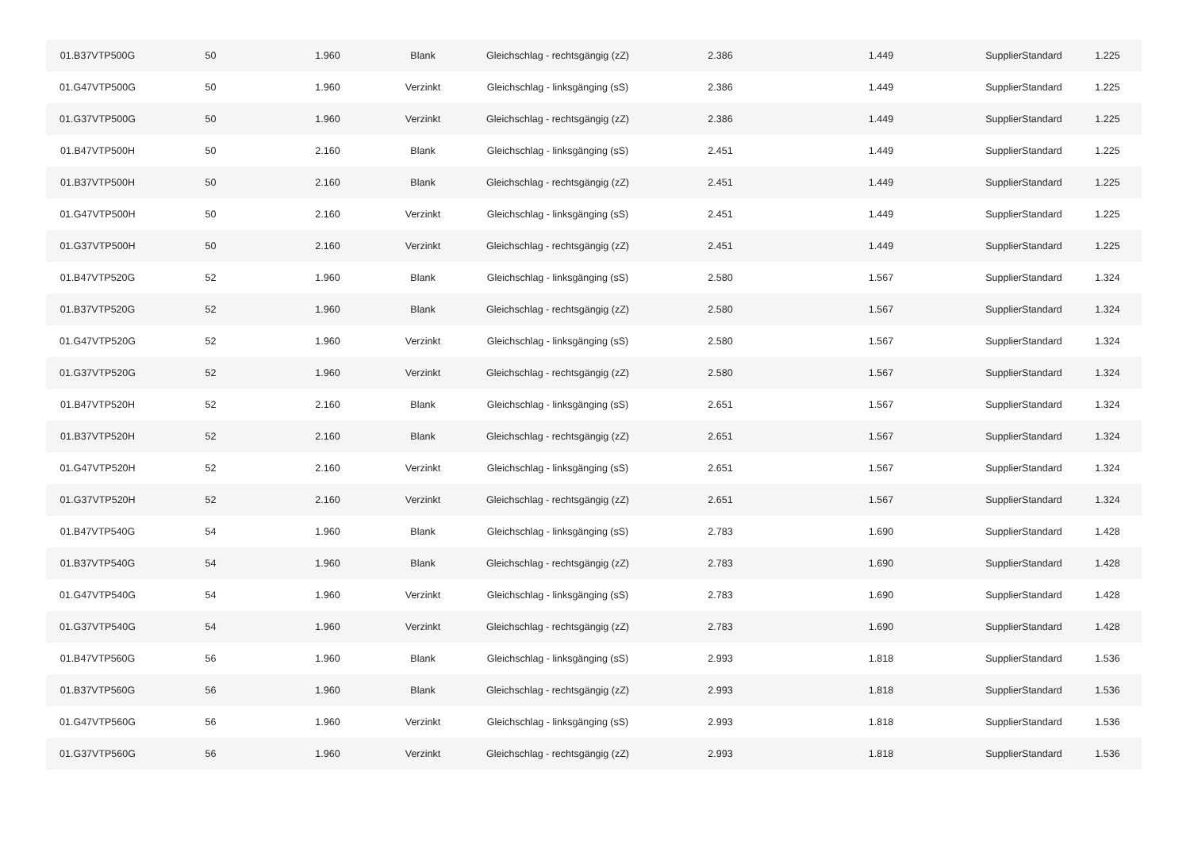| 01.B37VTP500G | 50 | 1.960 | Blank | Gleichschlag - rechtsgängig (zZ) | 2.386 | 1.449 | SupplierStandard | 1.225 |
| 01.G47VTP500G | 50 | 1.960 | Verzinkt | Gleichschlag - linksgänging (sS) | 2.386 | 1.449 | SupplierStandard | 1.225 |
| 01.G37VTP500G | 50 | 1.960 | Verzinkt | Gleichschlag - rechtsgängig (zZ) | 2.386 | 1.449 | SupplierStandard | 1.225 |
| 01.B47VTP500H | 50 | 2.160 | Blank | Gleichschlag - linksgänging (sS) | 2.451 | 1.449 | SupplierStandard | 1.225 |
| 01.B37VTP500H | 50 | 2.160 | Blank | Gleichschlag - rechtsgängig (zZ) | 2.451 | 1.449 | SupplierStandard | 1.225 |
| 01.G47VTP500H | 50 | 2.160 | Verzinkt | Gleichschlag - linksgänging (sS) | 2.451 | 1.449 | SupplierStandard | 1.225 |
| 01.G37VTP500H | 50 | 2.160 | Verzinkt | Gleichschlag - rechtsgängig (zZ) | 2.451 | 1.449 | SupplierStandard | 1.225 |
| 01.B47VTP520G | 52 | 1.960 | Blank | Gleichschlag - linksgänging (sS) | 2.580 | 1.567 | SupplierStandard | 1.324 |
| 01.B37VTP520G | 52 | 1.960 | Blank | Gleichschlag - rechtsgängig (zZ) | 2.580 | 1.567 | SupplierStandard | 1.324 |
| 01.G47VTP520G | 52 | 1.960 | Verzinkt | Gleichschlag - linksgänging (sS) | 2.580 | 1.567 | SupplierStandard | 1.324 |
| 01.G37VTP520G | 52 | 1.960 | Verzinkt | Gleichschlag - rechtsgängig (zZ) | 2.580 | 1.567 | SupplierStandard | 1.324 |
| 01.B47VTP520H | 52 | 2.160 | Blank | Gleichschlag - linksgänging (sS) | 2.651 | 1.567 | SupplierStandard | 1.324 |
| 01.B37VTP520H | 52 | 2.160 | Blank | Gleichschlag - rechtsgängig (zZ) | 2.651 | 1.567 | SupplierStandard | 1.324 |
| 01.G47VTP520H | 52 | 2.160 | Verzinkt | Gleichschlag - linksgänging (sS) | 2.651 | 1.567 | SupplierStandard | 1.324 |
| 01.G37VTP520H | 52 | 2.160 | Verzinkt | Gleichschlag - rechtsgängig (zZ) | 2.651 | 1.567 | SupplierStandard | 1.324 |
| 01.B47VTP540G | 54 | 1.960 | Blank | Gleichschlag - linksgänging (sS) | 2.783 | 1.690 | SupplierStandard | 1.428 |
| 01.B37VTP540G | 54 | 1.960 | Blank | Gleichschlag - rechtsgängig (zZ) | 2.783 | 1.690 | SupplierStandard | 1.428 |
| 01.G47VTP540G | 54 | 1.960 | Verzinkt | Gleichschlag - linksgänging (sS) | 2.783 | 1.690 | SupplierStandard | 1.428 |
| 01.G37VTP540G | 54 | 1.960 | Verzinkt | Gleichschlag - rechtsgängig (zZ) | 2.783 | 1.690 | SupplierStandard | 1.428 |
| 01.B47VTP560G | 56 | 1.960 | Blank | Gleichschlag - linksgänging (sS) | 2.993 | 1.818 | SupplierStandard | 1.536 |
| 01.B37VTP560G | 56 | 1.960 | Blank | Gleichschlag - rechtsgängig (zZ) | 2.993 | 1.818 | SupplierStandard | 1.536 |
| 01.G47VTP560G | 56 | 1.960 | Verzinkt | Gleichschlag - linksgänging (sS) | 2.993 | 1.818 | SupplierStandard | 1.536 |
| 01.G37VTP560G | 56 | 1.960 | Verzinkt | Gleichschlag - rechtsgängig (zZ) | 2.993 | 1.818 | SupplierStandard | 1.536 |